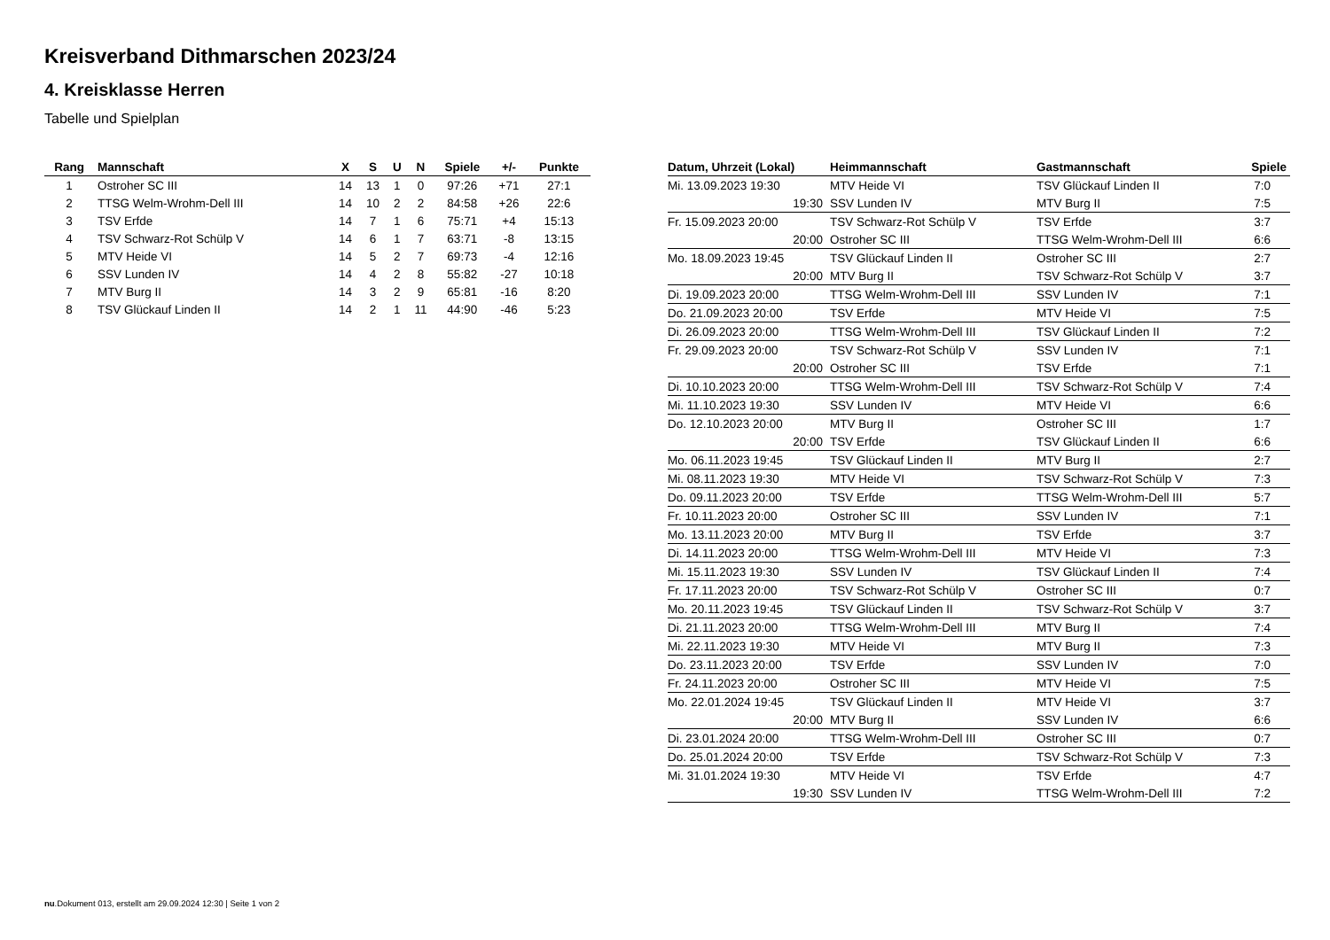Kreisverband Dithmarschen 2023/24
4. Kreisklasse Herren
Tabelle und Spielplan
| Rang | Mannschaft | X | S | U | N | Spiele | +/- | Punkte |
| --- | --- | --- | --- | --- | --- | --- | --- | --- |
| 1 | Ostroher SC III | 14 | 13 | 1 | 0 | 97:26 | +71 | 27:1 |
| 2 | TTSG Welm-Wrohm-Dell III | 14 | 10 | 2 | 2 | 84:58 | +26 | 22:6 |
| 3 | TSV Erfde | 14 | 7 | 1 | 6 | 75:71 | +4 | 15:13 |
| 4 | TSV Schwarz-Rot Schülp V | 14 | 6 | 1 | 7 | 63:71 | -8 | 13:15 |
| 5 | MTV Heide VI | 14 | 5 | 2 | 7 | 69:73 | -4 | 12:16 |
| 6 | SSV Lunden IV | 14 | 4 | 2 | 8 | 55:82 | -27 | 10:18 |
| 7 | MTV Burg II | 14 | 3 | 2 | 9 | 65:81 | -16 | 8:20 |
| 8 | TSV Glückauf Linden II | 14 | 2 | 1 | 11 | 44:90 | -46 | 5:23 |
| Datum, Uhrzeit (Lokal) | Heimmannschaft | Gastmannschaft | Spiele |
| --- | --- | --- | --- |
| Mi. 13.09.2023 19:30 | MTV Heide VI | TSV Glückauf Linden II | 7:0 |
| 19:30 | SSV Lunden IV | MTV Burg II | 7:5 |
| Fr. 15.09.2023 20:00 | TSV Schwarz-Rot Schülp V | TSV Erfde | 3:7 |
| 20:00 | Ostroher SC III | TTSG Welm-Wrohm-Dell III | 6:6 |
| Mo. 18.09.2023 19:45 | TSV Glückauf Linden II | Ostroher SC III | 2:7 |
| 20:00 | MTV Burg II | TSV Schwarz-Rot Schülp V | 3:7 |
| Di. 19.09.2023 20:00 | TTSG Welm-Wrohm-Dell III | SSV Lunden IV | 7:1 |
| Do. 21.09.2023 20:00 | TSV Erfde | MTV Heide VI | 7:5 |
| Di. 26.09.2023 20:00 | TTSG Welm-Wrohm-Dell III | TSV Glückauf Linden II | 7:2 |
| Fr. 29.09.2023 20:00 | TSV Schwarz-Rot Schülp V | SSV Lunden IV | 7:1 |
| 20:00 | Ostroher SC III | TSV Erfde | 7:1 |
| Di. 10.10.2023 20:00 | TTSG Welm-Wrohm-Dell III | TSV Schwarz-Rot Schülp V | 7:4 |
| Mi. 11.10.2023 19:30 | SSV Lunden IV | MTV Heide VI | 6:6 |
| Do. 12.10.2023 20:00 | MTV Burg II | Ostroher SC III | 1:7 |
| 20:00 | TSV Erfde | TSV Glückauf Linden II | 6:6 |
| Mo. 06.11.2023 19:45 | TSV Glückauf Linden II | MTV Burg II | 2:7 |
| Mi. 08.11.2023 19:30 | MTV Heide VI | TSV Schwarz-Rot Schülp V | 7:3 |
| Do. 09.11.2023 20:00 | TSV Erfde | TTSG Welm-Wrohm-Dell III | 5:7 |
| Fr. 10.11.2023 20:00 | Ostroher SC III | SSV Lunden IV | 7:1 |
| Mo. 13.11.2023 20:00 | MTV Burg II | TSV Erfde | 3:7 |
| Di. 14.11.2023 20:00 | TTSG Welm-Wrohm-Dell III | MTV Heide VI | 7:3 |
| Mi. 15.11.2023 19:30 | SSV Lunden IV | TSV Glückauf Linden II | 7:4 |
| Fr. 17.11.2023 20:00 | TSV Schwarz-Rot Schülp V | Ostroher SC III | 0:7 |
| Mo. 20.11.2023 19:45 | TSV Glückauf Linden II | TSV Schwarz-Rot Schülp V | 3:7 |
| Di. 21.11.2023 20:00 | TTSG Welm-Wrohm-Dell III | MTV Burg II | 7:4 |
| Mi. 22.11.2023 19:30 | MTV Heide VI | MTV Burg II | 7:3 |
| Do. 23.11.2023 20:00 | TSV Erfde | SSV Lunden IV | 7:0 |
| Fr. 24.11.2023 20:00 | Ostroher SC III | MTV Heide VI | 7:5 |
| Mo. 22.01.2024 19:45 | TSV Glückauf Linden II | MTV Heide VI | 3:7 |
| 20:00 | MTV Burg II | SSV Lunden IV | 6:6 |
| Di. 23.01.2024 20:00 | TTSG Welm-Wrohm-Dell III | Ostroher SC III | 0:7 |
| Do. 25.01.2024 20:00 | TSV Erfde | TSV Schwarz-Rot Schülp V | 7:3 |
| Mi. 31.01.2024 19:30 | MTV Heide VI | TSV Erfde | 4:7 |
| 19:30 | SSV Lunden IV | TTSG Welm-Wrohm-Dell III | 7:2 |
nu.Dokument 013, erstellt am 29.09.2024 12:30 | Seite 1 von 2